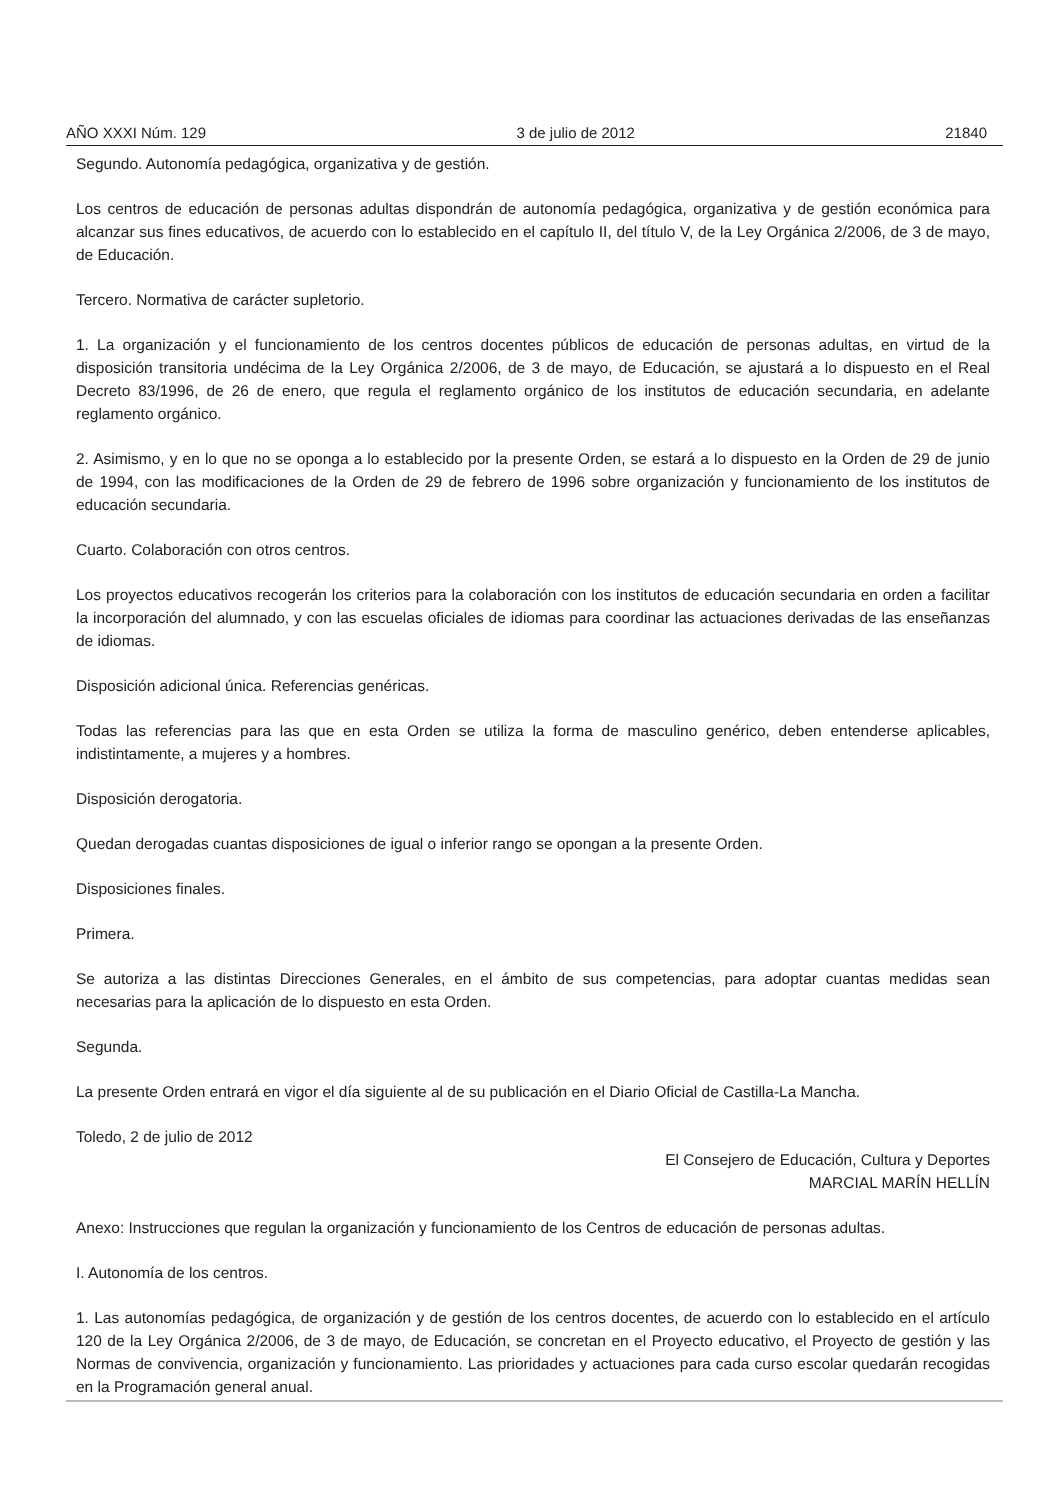AÑO XXXI Núm. 129 3 de julio de 2012 21840
Segundo. Autonomía pedagógica, organizativa y de gestión.
Los centros de educación de personas adultas dispondrán de autonomía pedagógica, organizativa y de gestión económica para alcanzar sus fines educativos, de acuerdo con lo establecido en el capítulo II, del título V, de la Ley Orgánica 2/2006, de 3 de mayo, de Educación.
Tercero. Normativa de carácter supletorio.
1. La organización y el funcionamiento de los centros docentes públicos de educación de personas adultas, en virtud de la disposición transitoria undécima de la Ley Orgánica 2/2006, de 3 de mayo, de Educación, se ajustará a lo dispuesto en el Real Decreto 83/1996, de 26 de enero, que regula el reglamento orgánico de los institutos de educación secundaria, en adelante reglamento orgánico.
2. Asimismo, y en lo que no se oponga a lo establecido por la presente Orden, se estará a lo dispuesto en la Orden de 29 de junio de 1994, con las modificaciones de la Orden de 29 de febrero de 1996 sobre organización y funcionamiento de los institutos de educación secundaria.
Cuarto. Colaboración con otros centros.
Los proyectos educativos recogerán los criterios para la colaboración con los institutos de educación secundaria en orden a facilitar la incorporación del alumnado, y con las escuelas oficiales de idiomas para coordinar las actuaciones derivadas de las enseñanzas de idiomas.
Disposición adicional única. Referencias genéricas.
Todas las referencias para las que en esta Orden se utiliza la forma de masculino genérico, deben entenderse aplicables, indistintamente, a mujeres y a hombres.
Disposición derogatoria.
Quedan derogadas cuantas disposiciones de igual o inferior rango se opongan a la presente Orden.
Disposiciones finales.
Primera.
Se autoriza a las distintas Direcciones Generales, en el ámbito de sus competencias, para adoptar cuantas medidas sean necesarias para la aplicación de lo dispuesto en esta Orden.
Segunda.
La presente Orden entrará en vigor el día siguiente al de su publicación en el Diario Oficial de Castilla-La Mancha.
Toledo, 2 de julio de 2012
El Consejero de Educación, Cultura y Deportes
MARCIAL MARÍN HELLÍN
Anexo: Instrucciones que regulan la organización y funcionamiento de los Centros de educación de personas adultas.
I. Autonomía de los centros.
1. Las autonomías pedagógica, de organización y de gestión de los centros docentes, de acuerdo con lo establecido en el artículo 120 de la Ley Orgánica 2/2006, de 3 de mayo, de Educación, se concretan en el Proyecto educativo, el Proyecto de gestión y las Normas de convivencia, organización y funcionamiento. Las prioridades y actuaciones para cada curso escolar quedarán recogidas en la Programación general anual.